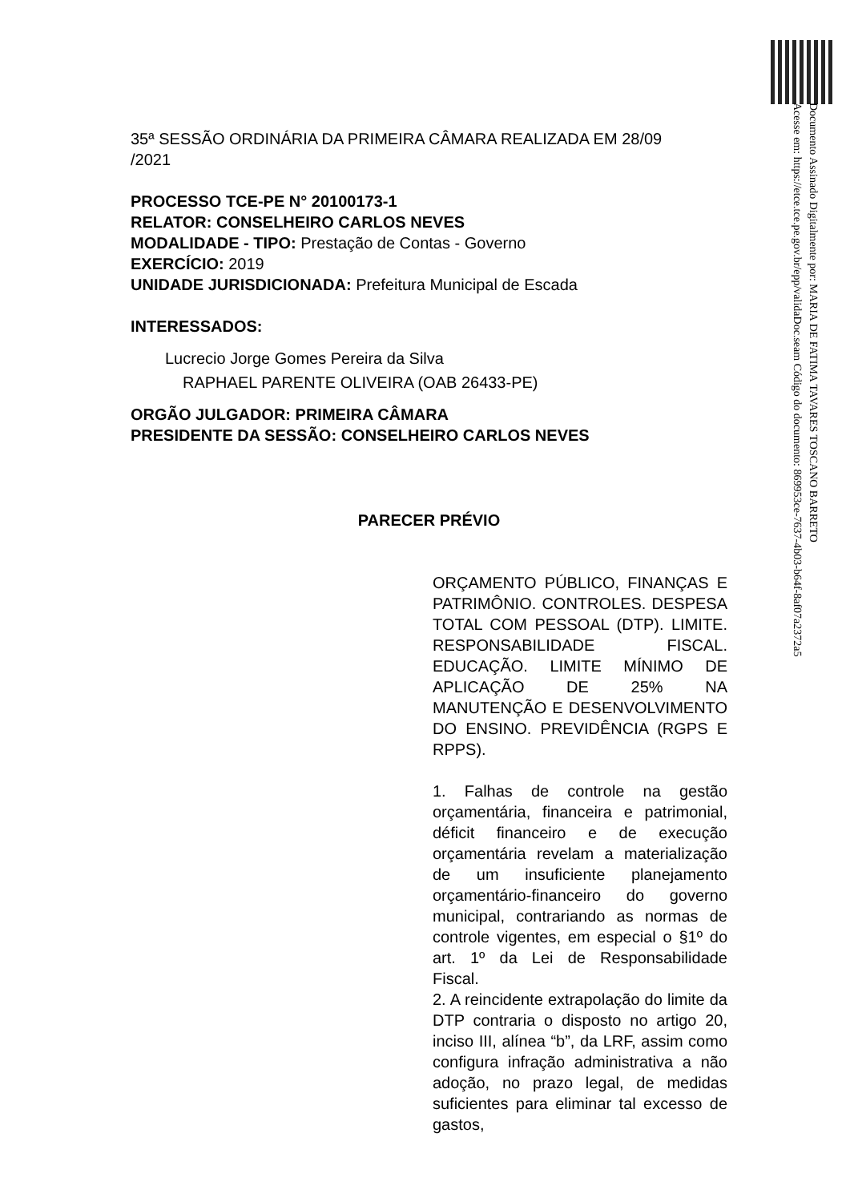Documento Assinado Digitalmente por: MARIA DE FATIMA TAVARES TOSCANO BARRETO
Acesse em: https://etce.tce.pe.gov.br/epp/validaDoc.seam Código do documento: 869953ce-7637-4b03-b64f-8af07a2372a5
35ª SESSÃO ORDINÁRIA DA PRIMEIRA CÂMARA REALIZADA EM 28/09
/2021
PROCESSO TCE-PE N° 20100173-1
RELATOR: CONSELHEIRO CARLOS NEVES
MODALIDADE - TIPO: Prestação de Contas - Governo
EXERCÍCIO: 2019
UNIDADE JURISDICIONADA: Prefeitura Municipal de Escada
INTERESSADOS:
Lucrecio Jorge Gomes Pereira da Silva
RAPHAEL PARENTE OLIVEIRA (OAB 26433-PE)
ORGÃO JULGADOR: PRIMEIRA CÂMARA
PRESIDENTE DA SESSÃO: CONSELHEIRO CARLOS NEVES
PARECER PRÉVIO
ORÇAMENTO PÚBLICO, FINANÇAS E PATRIMÔNIO. CONTROLES. DESPESA TOTAL COM PESSOAL (DTP). LIMITE. RESPONSABILIDADE FISCAL. EDUCAÇÃO. LIMITE MÍNIMO DE APLICAÇÃO DE 25% NA MANUTENÇÃO E DESENVOLVIMENTO DO ENSINO. PREVIDÊNCIA (RGPS E RPPS).
1. Falhas de controle na gestão orçamentária, financeira e patrimonial, déficit financeiro e de execução orçamentária revelam a materialização de um insuficiente planejamento orçamentário-financeiro do governo municipal, contrariando as normas de controle vigentes, em especial o §1º do art. 1º da Lei de Responsabilidade Fiscal.
2. A reincidente extrapolação do limite da DTP contraria o disposto no artigo 20, inciso III, alínea “b”, da LRF, assim como configura infração administrativa a não adoção, no prazo legal, de medidas suficientes para eliminar tal excesso de gastos,